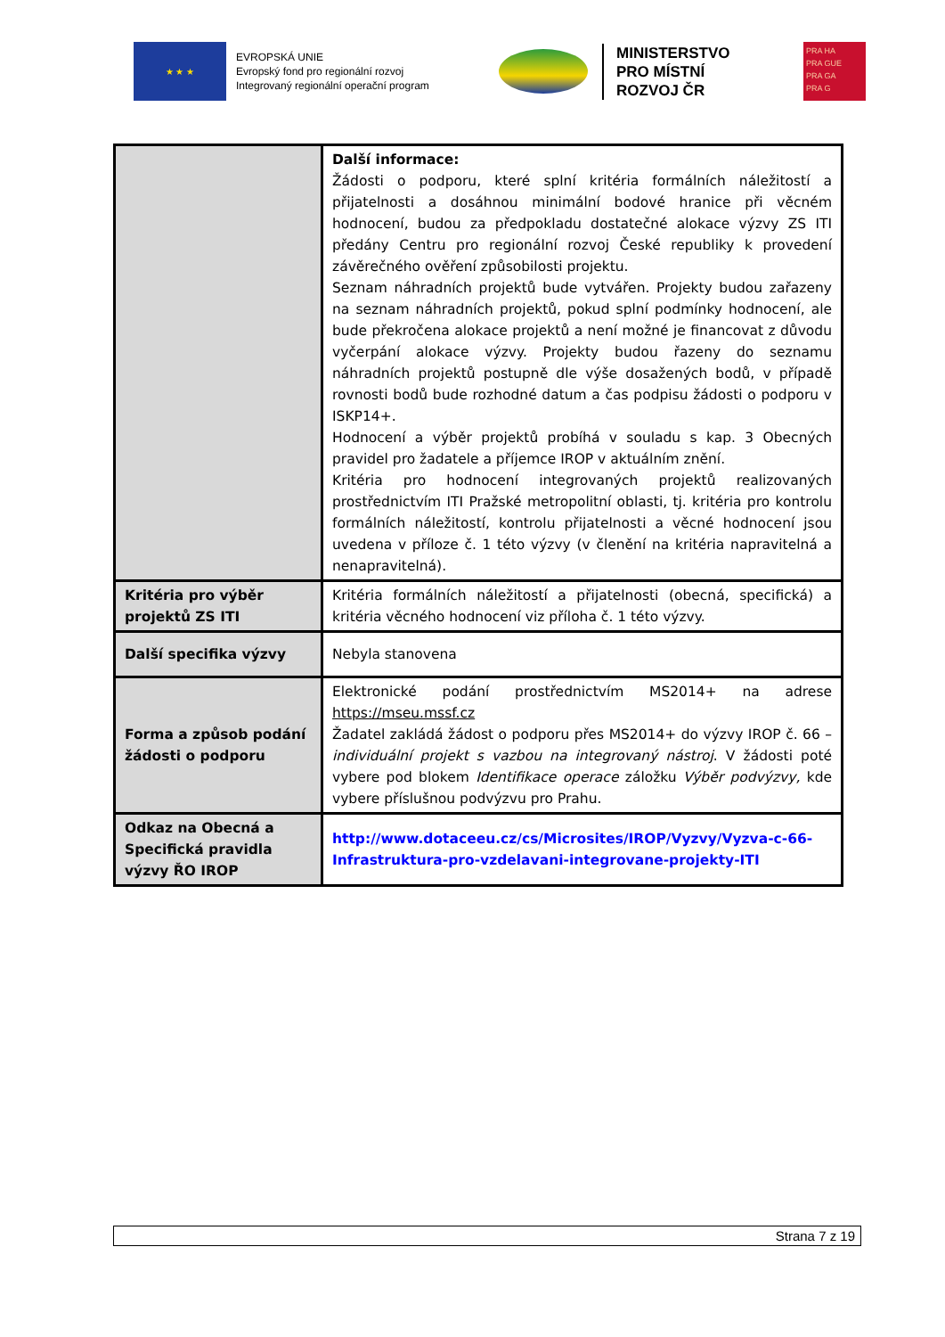★ ★ ★
EVROPSKÁ UNIE
Evropský fond pro regionální rozvoj
Integrovaný regionální operační program
MINISTERSTVO
PRO MÍSTNÍ
ROZVOJ ČR
PRA HA
PRA GUE
PRA GA
PRA G
| | Další informace: Žádosti o podporu, které splní kritéria formálních náležitostí a přijatelnosti a dosáhnou minimální bodové hranice při věcném hodnocení, budou za předpokladu dostatečné alokace výzvy ZS ITI předány Centru pro regionální rozvoj České republiky k provedení závěrečného ověření způsobilosti projektu. Seznam náhradních projektů bude vytvářen. Projekty budou zařazeny na seznam náhradních projektů, pokud splní podmínky hodnocení, ale bude překročena alokace projektů a není možné je financovat z důvodu vyčerpání alokace výzvy. Projekty budou řazeny do seznamu náhradních projektů postupně dle výše dosažených bodů, v případě rovnosti bodů bude rozhodné datum a čas podpisu žádosti o podporu v ISKP14+. Hodnocení a výběr projektů probíhá v souladu s kap. 3 Obecných pravidel pro žadatele a příjemce IROP v aktuálním znění. Kritéria pro hodnocení integrovaných projektů realizovaných prostřednictvím ITI Pražské metropolitní oblasti, tj. kritéria pro kontrolu formálních náležitostí, kontrolu přijatelnosti a věcné hodnocení jsou uvedena v příloze č. 1 této výzvy (v členění na kritéria napravitelná a nenapravitelná). |
| Kritéria pro výběr projektů ZS ITI | Kritéria formálních náležitostí a přijatelnosti (obecná, specifická) a kritéria věcného hodnocení viz příloha č. 1 této výzvy. |
| Další specifika výzvy | Nebyla stanovena |
| Forma a způsob podání žádosti o podporu | Elektronické podání prostřednictvím MS2014+ na adrese https://mseu.mssf.cz Žadatel zakládá žádost o podporu přes MS2014+ do výzvy IROP č. 66 – individuální projekt s vazbou na integrovaný nástroj . V žádosti poté vybere pod blokem Identifikace operace záložku Výběr podvýzvy, kde vybere příslušnou podvýzvu pro Prahu. |
| Odkaz na Obecná a Specifická pravidla výzvy ŘO IROP | http://www.dotaceeu.cz/cs/Microsites/IROP/Vyzvy/Vyzva-c-66-Infrastruktura-pro-vzdelavani-integrovane-projekty-ITI |
Strana 7 z 19